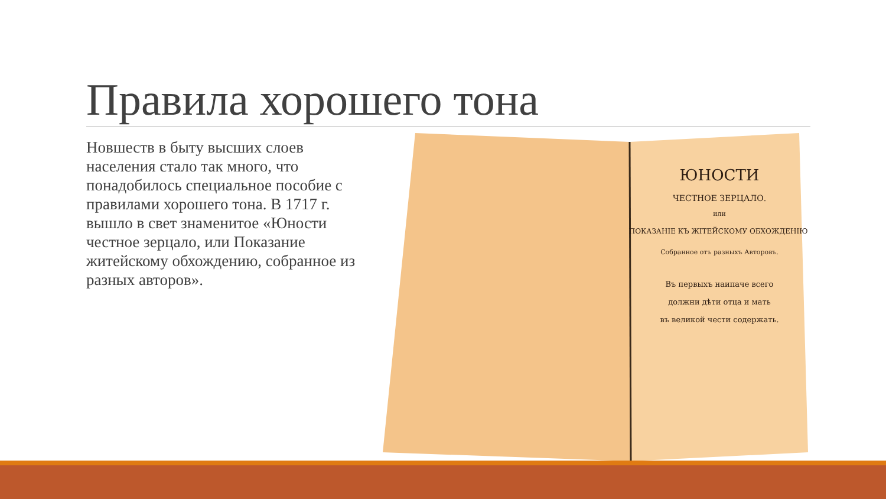Правила хорошего тона
Новшеств в быту высших слоев населения стало так много, что понадобилось специальное пособие с правилами хорошего тона. В 1717 г. вышло в свет знаменитое «Юности честное зерцало, или Показание житейскому обхождению, собранное из разных авторов».
ЮНОСТИ
ЧЕСТНОЕ ЗЕРЦАЛО.
или
ПОКАЗАНІЕ КЪ ЖІТЕЙСКОМУ ОБХОЖДЕНІЮ.
Собранное отъ разныхъ Авторовъ.
Въ первыхъ наипаче всего
должни дѣти отца и мать
въ великой чести содержать.